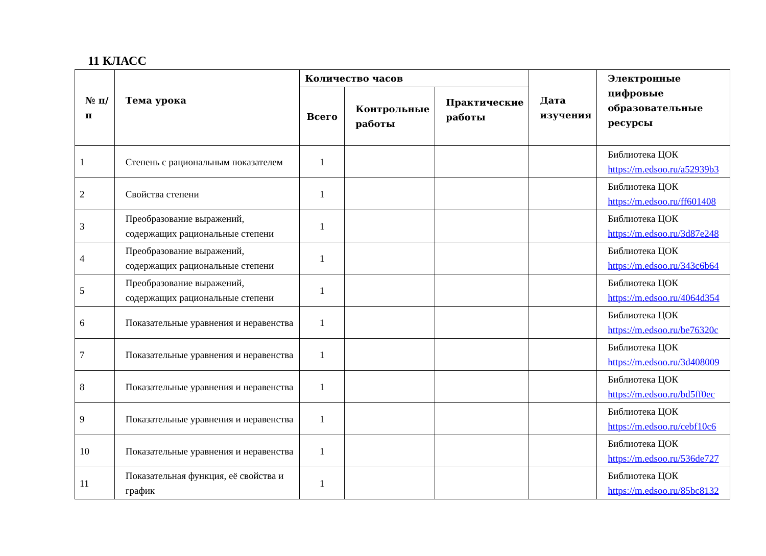11 КЛАСС
| № п/п | Тема урока | Количество часов | | | Дата изучения | Электронные цифровые образовательные ресурсы |
| --- | --- | --- | --- | --- | --- | --- |
| | | Всего | Контрольные работы | Практические работы | | |
| 1 | Степень с рациональным показателем | 1 | | | | Библиотека ЦОК https://m.edsoo.ru/a52939b3 |
| 2 | Свойства степени | 1 | | | | Библиотека ЦОК https://m.edsoo.ru/ff601408 |
| 3 | Преобразование выражений, содержащих рациональные степени | 1 | | | | Библиотека ЦОК https://m.edsoo.ru/3d87e248 |
| 4 | Преобразование выражений, содержащих рациональные степени | 1 | | | | Библиотека ЦОК https://m.edsoo.ru/343c6b64 |
| 5 | Преобразование выражений, содержащих рациональные степени | 1 | | | | Библиотека ЦОК https://m.edsoo.ru/4064d354 |
| 6 | Показательные уравнения и неравенства | 1 | | | | Библиотека ЦОК https://m.edsoo.ru/be76320c |
| 7 | Показательные уравнения и неравенства | 1 | | | | Библиотека ЦОК https://m.edsoo.ru/3d408009 |
| 8 | Показательные уравнения и неравенства | 1 | | | | Библиотека ЦОК https://m.edsoo.ru/bd5ff0ec |
| 9 | Показательные уравнения и неравенства | 1 | | | | Библиотека ЦОК https://m.edsoo.ru/cebf10c6 |
| 10 | Показательные уравнения и неравенства | 1 | | | | Библиотека ЦОК https://m.edsoo.ru/536de727 |
| 11 | Показательная функция, её свойства и график | 1 | | | | Библиотека ЦОК https://m.edsoo.ru/85bc8132 |